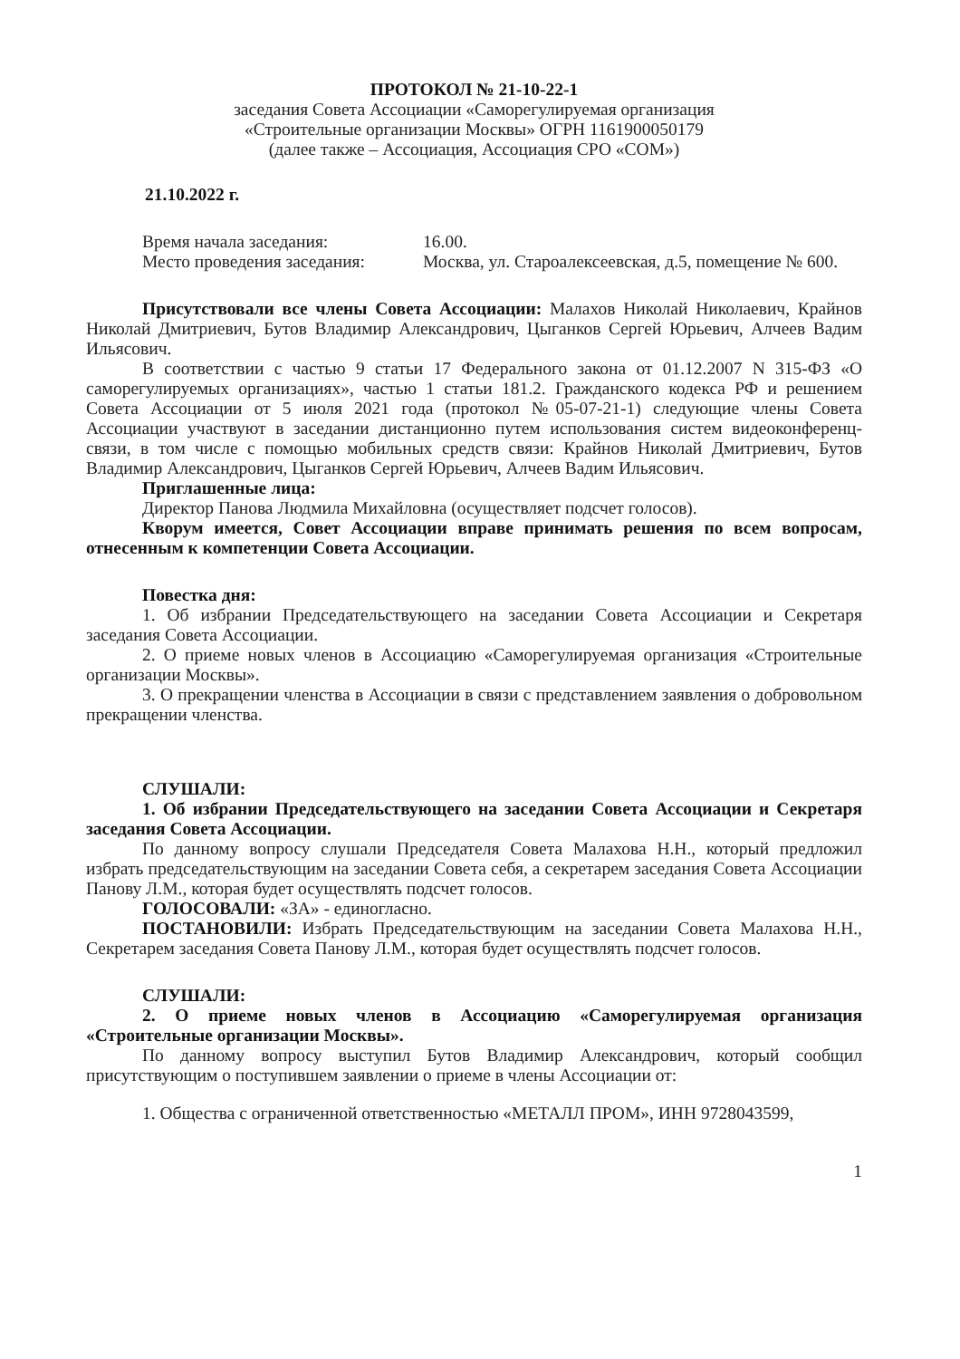ПРОТОКОЛ № 21-10-22-1
заседания Совета Ассоциации «Саморегулируемая организация
«Строительные организации Москвы» ОГРН 1161900050179
(далее также – Ассоциация, Ассоциация СРО «СОМ»)
21.10.2022 г.
Время начала заседания: 16.00.
Место проведения заседания: Москва, ул. Староалексеевская, д.5, помещение № 600.
Присутствовали все члены Совета Ассоциации: Малахов Николай Николаевич, Крайнов Николай Дмитриевич, Бутов Владимир Александрович, Цыганков Сергей Юрьевич, Алчеев Вадим Ильясович.
В соответствии с частью 9 статьи 17 Федерального закона от 01.12.2007 N 315-ФЗ «О саморегулируемых организациях», частью 1 статьи 181.2. Гражданского кодекса РФ и решением Совета Ассоциации от 5 июля 2021 года (протокол №05-07-21-1) следующие члены Совета Ассоциации участвуют в заседании дистанционно путем использования систем видеоконференц-связи, в том числе с помощью мобильных средств связи: Крайнов Николай Дмитриевич, Бутов Владимир Александрович, Цыганков Сергей Юрьевич, Алчеев Вадим Ильясович.
Приглашенные лица:
Директор Панова Людмила Михайловна (осуществляет подсчет голосов).
Кворум имеется, Совет Ассоциации вправе принимать решения по всем вопросам, отнесенным к компетенции Совета Ассоциации.
Повестка дня:
1. Об избрании Председательствующего на заседании Совета Ассоциации и Секретаря заседания Совета Ассоциации.
2. О приеме новых членов в Ассоциацию «Саморегулируемая организация «Строительные организации Москвы».
3. О прекращении членства в Ассоциации в связи с представлением заявления о добровольном прекращении членства.
СЛУШАЛИ:
1. Об избрании Председательствующего на заседании Совета Ассоциации и Секретаря заседания Совета Ассоциации.
По данному вопросу слушали Председателя Совета Малахова Н.Н., который предложил избрать председательствующим на заседании Совета себя, а секретарем заседания Совета Ассоциации Панову Л.М., которая будет осуществлять подсчет голосов.
ГОЛОСОВАЛИ: «ЗА» - единогласно.
ПОСТАНОВИЛИ: Избрать Председательствующим на заседании Совета Малахова Н.Н., Секретарем заседания Совета Панову Л.М., которая будет осуществлять подсчет голосов.
СЛУШАЛИ:
2. О приеме новых членов в Ассоциацию «Саморегулируемая организация «Строительные организации Москвы».
По данному вопросу выступил Бутов Владимир Александрович, который сообщил присутствующим о поступившем заявлении о приеме в члены Ассоциации от:
1. Общества с ограниченной ответственностью «МЕТАЛЛ ПРОМ», ИНН 9728043599,
1